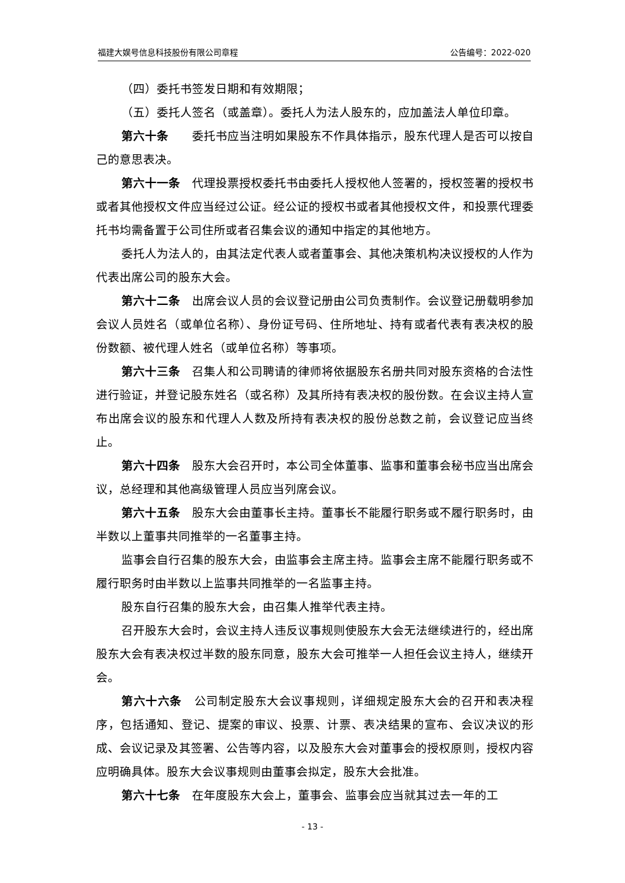福建大娱号信息科技股份有限公司章程 公告编号：2022-020
（四）委托书签发日期和有效期限；
（五）委托人签名（或盖章）。委托人为法人股东的，应加盖法人单位印章。
第六十条　　委托书应当注明如果股东不作具体指示，股东代理人是否可以按自己的意思表决。
第六十一条　代理投票授权委托书由委托人授权他人签署的，授权签署的授权书或者其他授权文件应当经过公证。经公证的授权书或者其他授权文件，和投票代理委托书均需备置于公司住所或者召集会议的通知中指定的其他地方。
委托人为法人的，由其法定代表人或者董事会、其他决策机构决议授权的人作为代表出席公司的股东大会。
第六十二条　出席会议人员的会议登记册由公司负责制作。会议登记册载明参加会议人员姓名（或单位名称）、身份证号码、住所地址、持有或者代表有表决权的股份数额、被代理人姓名（或单位名称）等事项。
第六十三条　召集人和公司聘请的律师将依据股东名册共同对股东资格的合法性进行验证，并登记股东姓名（或名称）及其所持有表决权的股份数。在会议主持人宣布出席会议的股东和代理人人数及所持有表决权的股份总数之前，会议登记应当终止。
第六十四条　股东大会召开时，本公司全体董事、监事和董事会秘书应当出席会议，总经理和其他高级管理人员应当列席会议。
第六十五条　股东大会由董事长主持。董事长不能履行职务或不履行职务时，由半数以上董事共同推举的一名董事主持。
监事会自行召集的股东大会，由监事会主席主持。监事会主席不能履行职务或不履行职务时由半数以上监事共同推举的一名监事主持。
股东自行召集的股东大会，由召集人推举代表主持。
召开股东大会时，会议主持人违反议事规则使股东大会无法继续进行的，经出席股东大会有表决权过半数的股东同意，股东大会可推举一人担任会议主持人，继续开会。
第六十六条　公司制定股东大会议事规则，详细规定股东大会的召开和表决程序，包括通知、登记、提案的审议、投票、计票、表决结果的宣布、会议决议的形成、会议记录及其签署、公告等内容，以及股东大会对董事会的授权原则，授权内容应明确具体。股东大会议事规则由董事会拟定，股东大会批准。
第六十七条　在年度股东大会上，董事会、监事会应当就其过去一年的工
- 13 -